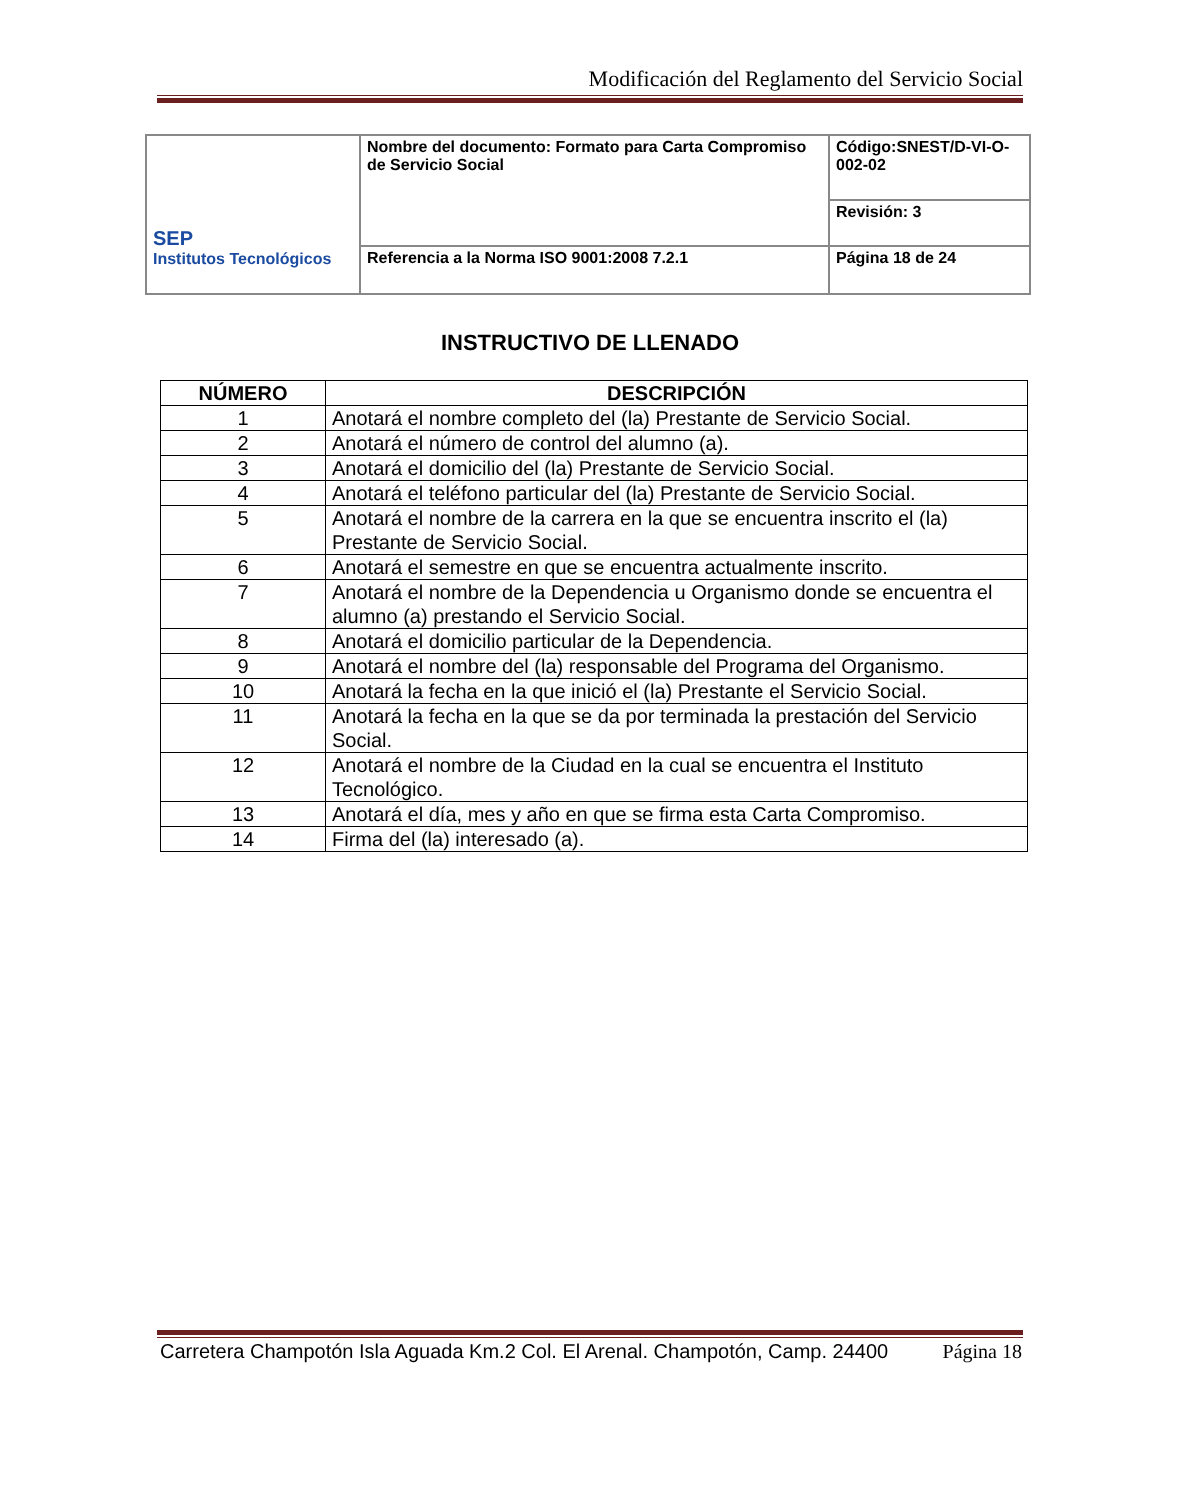Modificación del Reglamento del Servicio Social
| SEP Institutos Tecnológicos | Nombre del documento: Formato para Carta Compromiso de Servicio Social | Código:SNEST/D-VI-O-002-02 |
| | | Revisión: 3 |
| | Referencia a la Norma ISO 9001:2008 7.2.1 | Página 18 de 24 |
INSTRUCTIVO DE LLENADO
| NÚMERO | DESCRIPCIÓN |
| --- | --- |
| 1 | Anotará el nombre completo del (la) Prestante de Servicio Social. |
| 2 | Anotará el número de control del alumno (a). |
| 3 | Anotará el domicilio del (la) Prestante de Servicio Social. |
| 4 | Anotará el teléfono particular del (la) Prestante de Servicio Social. |
| 5 | Anotará el nombre de la carrera en la que se encuentra inscrito el (la) Prestante de Servicio Social. |
| 6 | Anotará el semestre en que se encuentra actualmente inscrito. |
| 7 | Anotará el nombre de la Dependencia u Organismo donde se encuentra el alumno (a) prestando el Servicio Social. |
| 8 | Anotará el domicilio particular de la Dependencia. |
| 9 | Anotará el nombre del (la) responsable del Programa del Organismo. |
| 10 | Anotará la fecha en la que inició el (la) Prestante el Servicio Social. |
| 11 | Anotará la fecha en la que se da por terminada la prestación del Servicio Social. |
| 12 | Anotará el nombre de la Ciudad en la cual se encuentra el Instituto Tecnológico. |
| 13 | Anotará el día, mes y año en que se firma esta Carta Compromiso. |
| 14 | Firma del (la) interesado (a). |
Carretera Champotón Isla Aguada Km.2 Col. El Arenal. Champotón, Camp. 24400 Página 18